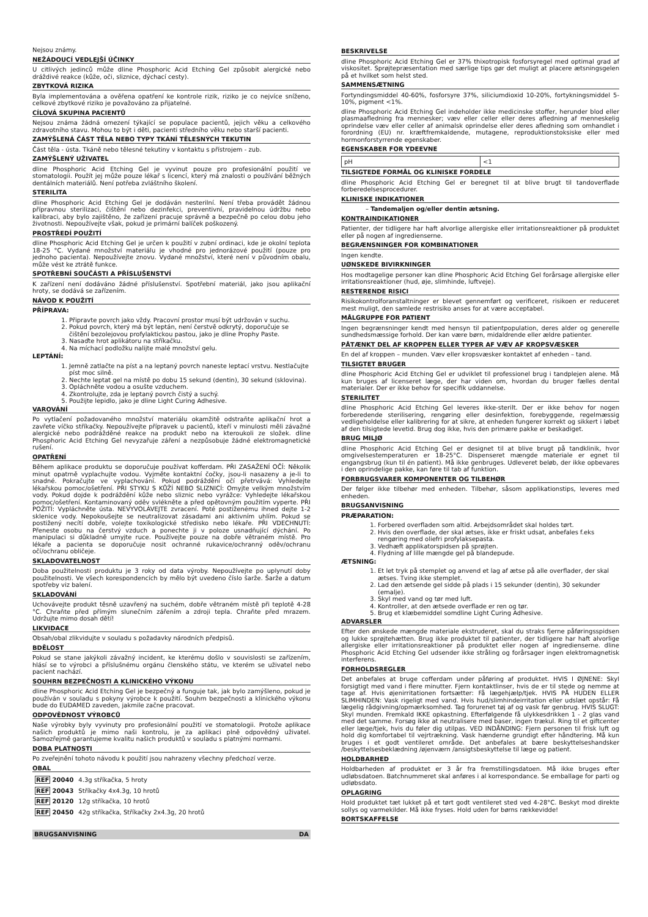Nejsou známy.
NEŽÁDOUCÍ VEDLEJŠÍ ÚČINKY
U citlivých jedinců může dline Phosphoric Acid Etching Gel způsobit alergické nebo dráždivé reakce (kůže, oči, sliznice, dýchací cesty).
ZBYTKOVÁ RIZIKA
Byla implementována a ověřena opatření ke kontrole rizik, riziko je co nejvíce sníženo, celkové zbytkové riziko je považováno za přijatelné.
CÍLOVÁ SKUPINA PACIENTŮ
Nejsou známa žádná omezení týkající se populace pacientů, jejich věku a celkového zdravotního stavu. Mohou to být i děti, pacienti středního věku nebo starší pacienti.
ZAMÝŠLENÁ ČÁST TĚLA NEBO TYPY TKÁNÍ TĚLESNÝCH TEKUTIN
Část těla - ústa. Tkáně nebo tělesné tekutiny v kontaktu s přístrojem - zub.
ZAMÝŠLENÝ UŽIVATEL
dline Phosphoric Acid Etching Gel je vyvinut pouze pro profesionální použití ve stomatologii. Použít jej může pouze lékař s licencí, který má znalosti o používání běžných dentálních materiálů. Není potřeba zvláštního školení.
STERILITA
dline Phosphoric Acid Etching Gel je dodáván nesterilní. Není třeba provádět žádnou přípravnou sterilizaci, čištění nebo dezinfekci, preventivní, pravidelnou údržbu nebo kalibraci, aby bylo zajištěno, že zařízení pracuje správně a bezpečně po celou dobu jeho životnosti. Nepoužívejte však, pokud je primární balíček poškozený.
PROSTŘEDÍ POUŽITÍ
dline Phosphoric Acid Etching Gel je určen k použití v zubní ordinaci, kde je okolní teplota 18-25 °C. Vydané množství materiálu je vhodné pro jednorázové použití (pouze pro jednoho pacienta). Nepoužívejte znovu. Vydané množství, které není v původním obalu, může vést ke ztrátě funkce.
SPOTŘEBNÍ SOUČÁSTI A PŘÍSLUŠENSTVÍ
K zařízení není dodáváno žádné příslušenství. Spotřební materiál, jako jsou aplikační hroty, se dodává se zařízením.
NÁVOD K POUŽITÍ
PŘÍPRAVA:
1. Připravte povrch jako vždy. Pracovní prostor musí být udržován v suchu.
2. Pokud povrch, který má být leptán, není čerstvě odkrytý, doporučuje se čištění bezolejovou profylaktickou pastou, jako je dline Prophy Paste.
3. Nasaďte hrot aplikátoru na stříkačku.
4. Na míchací podložku nalijte malé množství gelu.
LEPTÁNÍ:
1. Jemně zatlačte na píst a na leptaný povrch naneste leptací vrstvu. Nestlačujte píst moc silně.
2. Nechte leptat gel na místě po dobu 15 sekund (dentin), 30 sekund (sklovina).
3. Opláchněte vodou a osušte vzduchem.
4. Zkontrolujte, zda je leptaný povrch čistý a suchý.
5. Použijte lepidlo, jako je dline Light Curing Adhesive.
VAROVÁNÍ
Po vytlačení požadovaného množství materiálu okamžitě odstraňte aplikační hrot a zavřete víčko stříkačky. Nepoužívejte přípravek u pacientů, kteří v minulosti měli závažné alergické nebo podrážděné reakce na produkt nebo na kteroukoli ze složek. dline Phosphoric Acid Etching Gel nevyzařuje záření a nezpůsobuje žádné elektromagnetické rušení.
OPATŘENÍ
Během aplikace produktu se doporučuje používat kofferdam. PŘI ZASAŽENÍ OČÍ: Několik minut opatrně vyplachujte vodou. Vyjměte kontaktní čočky, jsou-li nasazeny a je-li to snadné. Pokračujte ve vyplachování. Pokud podráždění očí přetrvává: Vyhledejte lékařskou pomoc/ošetření. PŘI STYKU S KŮŽÍ NEBO SLIZNICÍ: Omyjte velkým množstvím vody. Pokud dojde k podráždění kůže nebo sliznic nebo vyrážce: Vyhledejte lékařskou pomoc/ošetření. Kontaminovaný oděv svlékněte a před opětovným použitím vyperte. PŘI POŽITÍ: Vypláchněte ústa. NEVYVOLÁVEJTE zvracení. Poté postiženému ihned dejte 1-2 sklenice vody. Nepokoušejte se neutralizovat zásadami ani aktivním uhlím. Pokud se postižený necítí dobře, volejte toxikologické středisko nebo lékaře. PŘI VDECHNUTÍ: Přeneste osobu na čerstvý vzduch a ponechte ji v poloze usnadňující dýchání. Po manipulaci si důkladně umyjte ruce. Používejte pouze na dobře větraném místě. Pro lékaře a pacienta se doporučuje nosit ochranné rukavice/ochranný oděv/ochranu očí/ochranu obličeje.
SKLADOVATELNOST
Doba použitelnosti produktu je 3 roky od data výroby. Nepoužívejte po uplynutí doby použitelnosti. Ve všech korespondencích by mělo být uvedeno číslo šarže. Šarže a datum spotřeby viz balení.
SKLADOVÁNÍ
Uchovávejte produkt těsně uzavřený na suchém, dobře větraném místě při teplotě 4-28 °C. Chraňte před přímým slunečním zářením a zdroji tepla. Chraňte před mrazem. Udržujte mimo dosah dětí!
LIKVIDACE
Obsah/obal zlikvidujte v souladu s požadavky národních předpisů.
BDĚLOST
Pokud se stane jakýkoli závažný incident, ke kterému došlo v souvislosti se zařízením, hlásí se to výrobci a příslušnému orgánu členského státu, ve kterém se uživatel nebo pacient nachází.
SOUHRN BEZPEČNOSTI A KLINICKÉHO VÝKONU
dline Phosphoric Acid Etching Gel je bezpečný a funguje tak, jak bylo zamýšleno, pokud je používán v souladu s pokyny výrobce k použití. Souhrn bezpečnosti a klinického výkonu bude do EUDAMED zaveden, jakmile začne pracovat.
ODPOVĚDNOST VÝROBCŮ
Naše výrobky byly vyvinuty pro profesionální použití ve stomatologii. Protože aplikace našich produktů je mimo naši kontrolu, je za aplikaci plně odpovědný uživatel. Samozřejmě garantujeme kvalitu našich produktů v souladu s platnými normami.
DOBA PLATNOSTI
Po zveřejnění tohoto návodu k použití jsou nahrazeny všechny předchozí verze.
OBAL
| REF 20040 | 4.3g stříkačka, 5 hroty |
| REF 20043 | Stříkačky 4x4.3g, 10 hrotů |
| REF 20120 | 12g stříkačka, 10 hrotů |
| REF 20450 | 42g stříkačka, Stříkačky 2x4.3g, 20 hrotů |
BRUGSANVISNING DA
BESKRIVELSE
dline Phosphoric Acid Etching Gel er 37% thixotropisk fosforsyregel med optimal grad af viskositet. Sprøjtepræsentation med særlige tips gør det muligt at placere ætsningsgelen på et hvilket som helst sted.
SAMMENSÆTNING
Fortyndingsmiddel 40-60%, fosforsyre 37%, siliciumdioxid 10-20%, fortykningsmiddel 5-10%, pigment <1%.
dline Phosphoric Acid Etching Gel indeholder ikke medicinske stoffer, herunder blod eller plasmaafledning fra mennesker; væv eller celler eller deres afledning af menneskelig oprindelse væv eller celler af animalsk oprindelse eller deres afledning som omhandlet i forordning (EU) nr. kræftfremkaldende, mutagene, reproduktionstoksiske eller med hormonforstyrrende egenskaber.
EGENSKABER FOR YDEEVNE
| pH | <1 |
TILSIGTEDE FORMÅL OG KLINISKE FORDELE
dline Phosphoric Acid Etching Gel er beregnet til at blive brugt til tandoverflade forberedelsesprocedurer.
KLINISKE INDIKATIONER
– Tandemaljen og/eller dentin ætsning.
KONTRAINDIKATIONER
Patienter, der tidligere har haft alvorlige allergiske eller irritationsreaktioner på produktet eller på nogen af ingredienserne.
BEGRÆNSNINGER FOR KOMBINATIONER
Ingen kendte.
UØNSKEDE BIVIRKNINGER
Hos modtagelige personer kan dline Phosphoric Acid Etching Gel forårsage allergiske eller irritationsreaktioner (hud, øje, slimhinde, luftveje).
RESTERENDE RISICI
Risikokontrolforanstaltninger er blevet gennemført og verificeret, risikoen er reduceret mest muligt, den samlede restrisiko anses for at være acceptabel.
MÅLGRUPPE FOR PATIENT
Ingen begrænsninger kendt med hensyn til patientpopulation, deres alder og generelle sundhedsmæssige forhold. Der kan være børn, midaldrende eller ældre patienter.
PÅTÆNKT DEL AF KROPPEN ELLER TYPER AF VÆV AF KROPSVÆSKER
En del af kroppen – munden. Væv eller kropsvæsker kontaktet af enheden – tand.
TILSIGTET BRUGER
dline Phosphoric Acid Etching Gel er udviklet til professionel brug i tandplejen alene. Må kun bruges af licenseret læge, der har viden om, hvordan du bruger fælles dental materialer. Der er ikke behov for specifik uddannelse.
STERILITET
dline Phosphoric Acid Etching Gel leveres ikke-sterilt. Der er ikke behov for nogen forberedende sterilisering, rengøring eller desinfektion, forebyggende, regelmæssig vedligeholdelse eller kalibrering for at sikre, at enheden fungerer korrekt og sikkert i løbet af den tilsigtede levetid. Brug dog ikke, hvis den primære pakke er beskadiget.
BRUG MILJØ
dline Phosphoric Acid Etching Gel er designet til at blive brugt på tandklinik, hvor omgivelsestemperaturen er 18-25°C. Dispenseret mængde materiale er egnet til engangsbrug (kun til én patient). Må ikke genbruges. Udleveret beløb, der ikke opbevares i den oprindelige pakke, kan føre til tab af funktion.
FORBRUGSVARER KOMPONENTER OG TILBEHØR
Der følger ikke tilbehør med enheden. Tilbehør, såsom applikationstips, leveres med enheden.
BRUGSANVISNING
PRÆPARATION:
1. Forbered overfladen som altid. Arbejdsområdet skal holdes tørt.
2. Hvis den overflade, der skal ætses, ikke er friskt udsat, anbefales f.eks rengøring med oliefri profylaksepasta.
3. Vedhæft applikatorspidsen på sprøjten.
4. Flydning af lille mængde gel på blandepude.
ÆTSNING:
1. Et let tryk på stemplet og anvend et lag af ætse på alle overflader, der skal ætses. Tving ikke stemplet.
2. Lad den ætsende gel sidde på plads i 15 sekunder (dentin), 30 sekunder (emalje).
3. Skyl med vand og tør med luft.
4. Kontroller, at den ætsede overflade er ren og tør.
5. Brug et klæbemiddel somdline Light Curing Adhesive.
ADVARSLER
Efter den ønskede mængde materiale ekstruderet, skal du straks fjerne påføringsspidsen og lukke sprøjtehætten. Brug ikke produktet til patienter, der tidligere har haft alvorlige allergiske eller irritationsreaktioner på produktet eller nogen af ingredienserne. dline Phosphoric Acid Etching Gel udsender ikke stråling og forårsager ingen elektromagnetisk interferens.
FORHOLDSREGLER
Det anbefales at bruge cofferdam under påføring af produktet. HVIS I ØJNENE: Skyl forsigtigt med vand i flere minutter. Fjern kontaktlinser, hvis de er til stede og nemme at tage af. Hvis øjenirritationen fortsætter: Få lægehjælp/tjek. HVIS PÅ HUDEN ELLER SLIMHINDEN: Vask rigeligt med vand. Hvis hud/slimhindeirritation eller udslæt opstår: Få lægelig rådgivning/opmærksomhed. Tag forurenet tøj af og vask før genbrug. HVIS SLUGT: Skyl munden. Fremkald IKKE opkastning. Efterfølgende få ulykkesdrikken 1 - 2 glas vand med det samme. Forsøg ikke at neutralisere med baser, ingen trækul. Ring til et giftcenter eller læge/tjek, hvis du føler dig utilpas. VED INDÅNDING: Fjern personen til frisk luft og hold dig komfortabel til vejrtrækning. Vask hænderne grundigt efter håndtering. Må kun bruges i et godt ventileret område. Det anbefales at bære beskyttelseshandsker /beskyttelsesbeklædning /øjenværn /ansigtsbeskyttelse til læge og patient.
HOLDBARHED
Holdbarheden af produktet er 3 år fra fremstillingsdatoen. Må ikke bruges efter udløbsdatoen. Batchnummeret skal anføres i al korrespondance. Se emballage for parti og udløbsdato.
OPLAGRING
Hold produktet tæt lukket på et tørt godt ventileret sted ved 4-28°C. Beskyt mod direkte sollys og varmekilder. Må ikke fryses. Hold uden for børns rækkevidde!
BORTSKAFFELSE